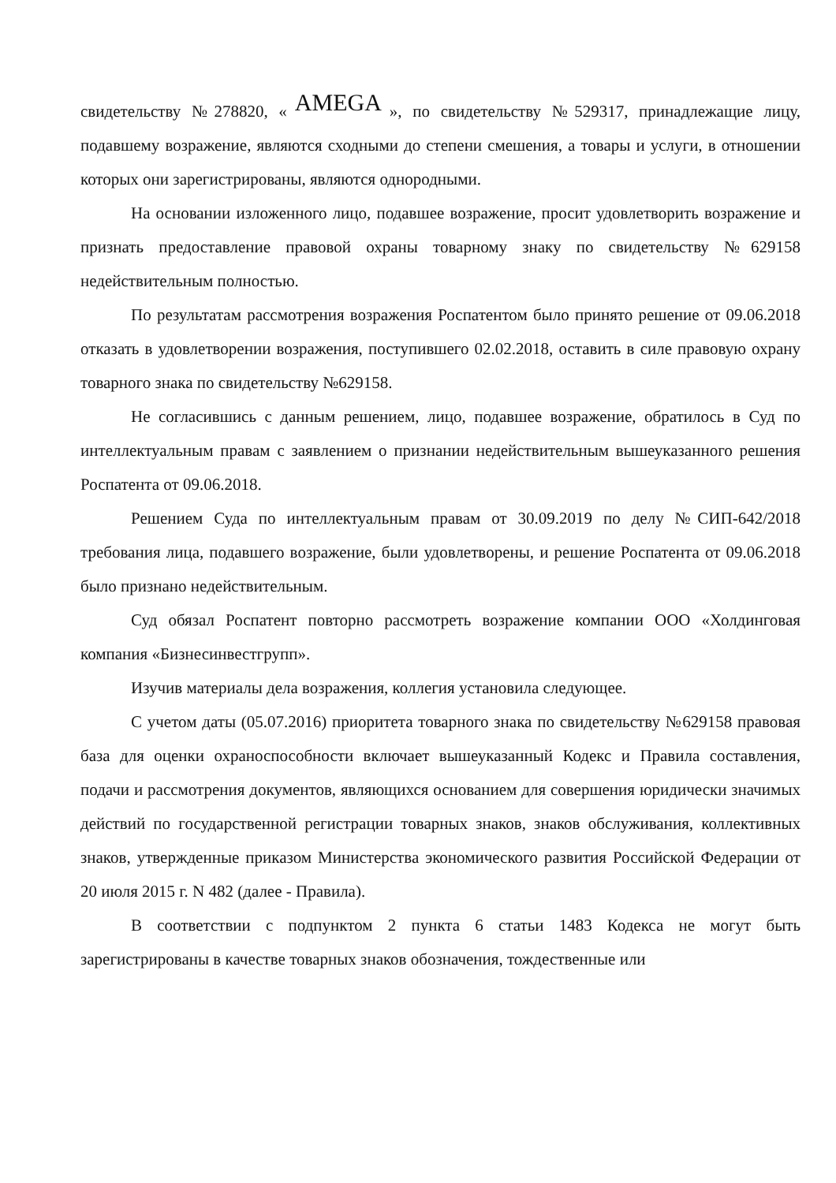свидетельству №278820, « AMEGA », по свидетельству №529317, принадлежащие лицу, подавшему возражение, являются сходными до степени смешения, а товары и услуги, в отношении которых они зарегистрированы, являются однородными.
На основании изложенного лицо, подавшее возражение, просит удовлетворить возражение и признать предоставление правовой охраны товарному знаку по свидетельству №629158 недействительным полностью.
По результатам рассмотрения возражения Роспатентом было принято решение от 09.06.2018 отказать в удовлетворении возражения, поступившего 02.02.2018, оставить в силе правовую охрану товарного знака по свидетельству №629158.
Не согласившись с данным решением, лицо, подавшее возражение, обратилось в Суд по интеллектуальным правам с заявлением о признании недействительным вышеуказанного решения Роспатента от 09.06.2018.
Решением Суда по интеллектуальным правам от 30.09.2019 по делу №СИП-642/2018 требования лица, подавшего возражение, были удовлетворены, и решение Роспатента от 09.06.2018 было признано недействительным.
Суд обязал Роспатент повторно рассмотреть возражение компании ООО «Холдинговая компания «Бизнесинвестгрупп».
Изучив материалы дела возражения, коллегия установила следующее.
С учетом даты (05.07.2016) приоритета товарного знака по свидетельству №629158 правовая база для оценки охраноспособности включает вышеуказанный Кодекс и Правила составления, подачи и рассмотрения документов, являющихся основанием для совершения юридически значимых действий по государственной регистрации товарных знаков, знаков обслуживания, коллективных знаков, утвержденные приказом Министерства экономического развития Российской Федерации от 20 июля 2015 г. N 482 (далее - Правила).
В соответствии с подпунктом 2 пункта 6 статьи 1483 Кодекса не могут быть зарегистрированы в качестве товарных знаков обозначения, тождественные или